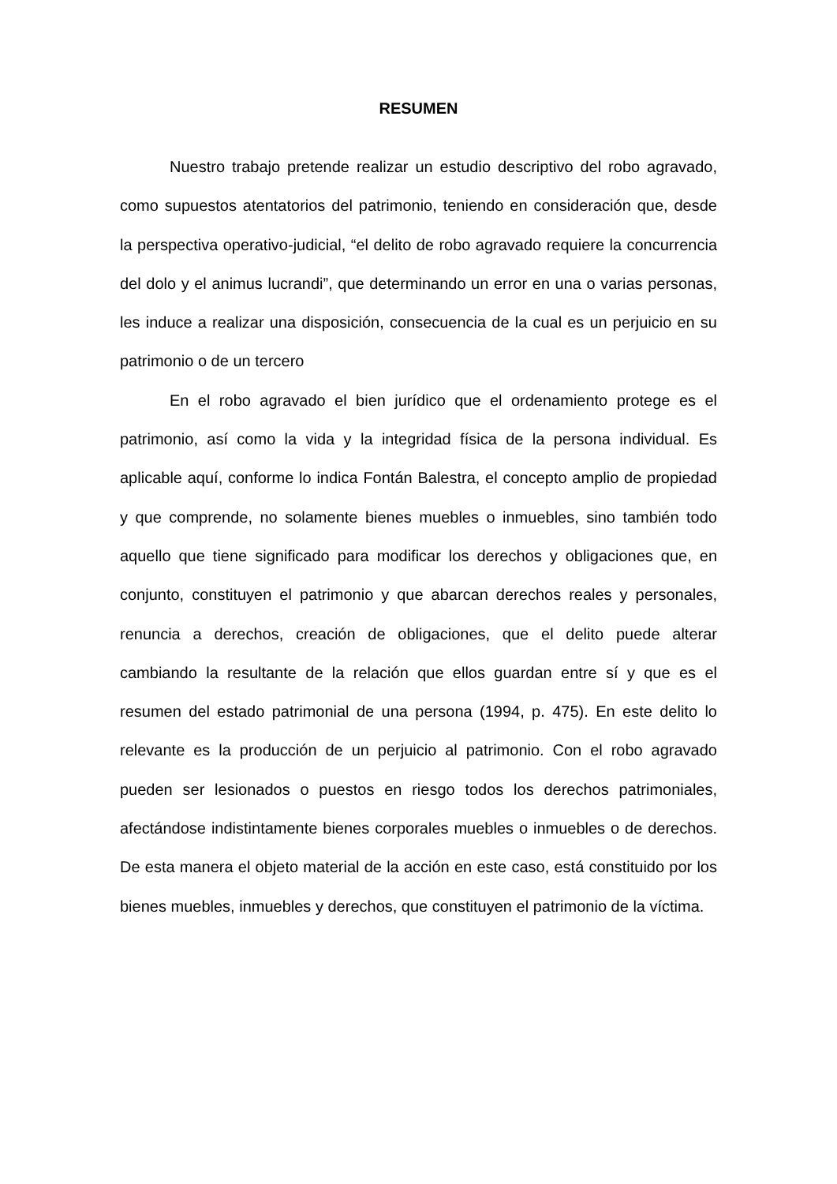RESUMEN
Nuestro trabajo pretende realizar un estudio descriptivo del robo agravado, como supuestos atentatorios del patrimonio, teniendo en consideración que, desde la perspectiva operativo-judicial, “el delito de robo agravado requiere la concurrencia del dolo y el animus lucrandi”, que determinando un error en una o varias personas, les induce a realizar una disposición, consecuencia de la cual es un perjuicio en su patrimonio o de un tercero
En el robo agravado el bien jurídico que el ordenamiento protege es el patrimonio, así como la vida y la integridad física de la persona individual. Es aplicable aquí, conforme lo indica Fontán Balestra, el concepto amplio de propiedad y que comprende, no solamente bienes muebles o inmuebles, sino también todo aquello que tiene significado para modificar los derechos y obligaciones que, en conjunto, constituyen el patrimonio y que abarcan derechos reales y personales, renuncia a derechos, creación de obligaciones, que el delito puede alterar cambiando la resultante de la relación que ellos guardan entre sí y que es el resumen del estado patrimonial de una persona (1994, p. 475). En este delito lo relevante es la producción de un perjuicio al patrimonio. Con el robo agravado pueden ser lesionados o puestos en riesgo todos los derechos patrimoniales, afectándose indistintamente bienes corporales muebles o inmuebles o de derechos. De esta manera el objeto material de la acción en este caso, está constituido por los bienes muebles, inmuebles y derechos, que constituyen el patrimonio de la víctima.